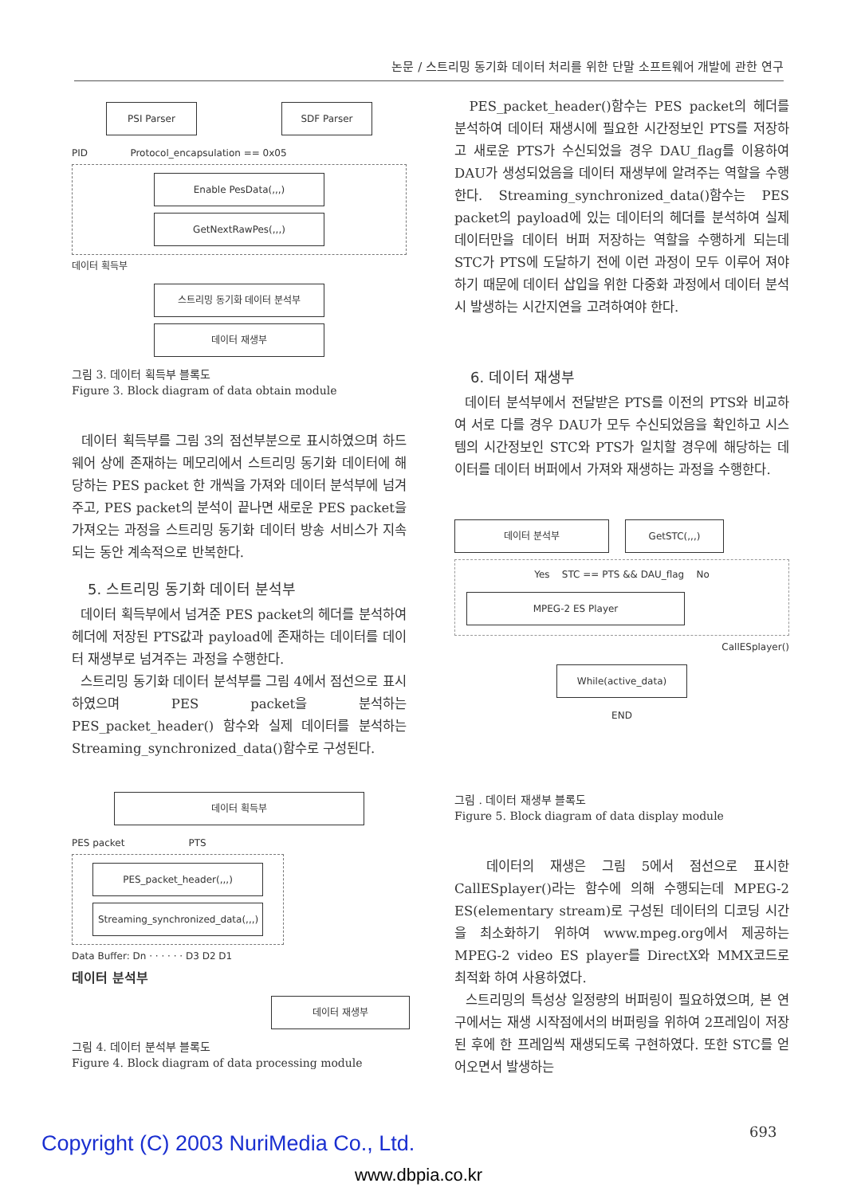논문 / 스트리밍 동기화 데이터 처리를 위한 단말 소프트웨어 개발에 관한 연구
PSI Parser SDF Parser
PID Protocol_encapsulation == 0x05
Enable PesData(,,,)
GetNextRawPes(,,,)
데이터 획득부
스트리밍 동기화 데이터 분석부
데이터 재생부
그림 3. 데이터 획득부 블록도
Figure 3. Block diagram of data obtain module
데이터 획득부를 그림 3의 점선부분으로 표시하였으며 하드웨어 상에 존재하는 메모리에서 스트리밍 동기화 데이터에 해당하는 PES packet 한 개씩을 가져와 데이터 분석부에 넘겨주고, PES packet의 분석이 끝나면 새로운 PES packet을 가져오는 과정을 스트리밍 동기화 데이터 방송 서비스가 지속되는 동안 계속적으로 반복한다.
5. 스트리밍 동기화 데이터 분석부
데이터 획득부에서 넘겨준 PES packet의 헤더를 분석하여 헤더에 저장된 PTS값과 payload에 존재하는 데이터를 데이터 재생부로 넘겨주는 과정을 수행한다.
스트리밍 동기화 데이터 분석부를 그림 4에서 점선으로 표시하였으며 PES packet을 분석하는 PES_packet_header() 함수와 실제 데이터를 분석하는 Streaming_synchronized_data()함수로 구성된다.
데이터 획득부
PES packet PTS
PES_packet_header(,,,)
Streaming_synchronized_data(,,,)
Data Buffer: Dn · · · · · · D3 D2 D1
데이터 분석부
데이터 재생부
그림 4. 데이터 분석부 블록도
Figure 4. Block diagram of data processing module
PES_packet_header()함수는 PES packet의 헤더를 분석하여 데이터 재생시에 필요한 시간정보인 PTS를 저장하고 새로운 PTS가 수신되었을 경우 DAU_flag를 이용하여 DAU가 생성되었음을 데이터 재생부에 알려주는 역할을 수행한다. Streaming_synchronized_data()함수는 PES packet의 payload에 있는 데이터의 헤더를 분석하여 실제 데이터만을 데이터 버퍼 저장하는 역할을 수행하게 되는데 STC가 PTS에 도달하기 전에 이런 과정이 모두 이루어 져야 하기 때문에 데이터 삽입을 위한 다중화 과정에서 데이터 분석시 발생하는 시간지연을 고려하여야 한다.
6. 데이터 재생부
데이터 분석부에서 전달받은 PTS를 이전의 PTS와 비교하여 서로 다를 경우 DAU가 모두 수신되었음을 확인하고 시스템의 시간정보인 STC와 PTS가 일치할 경우에 해당하는 데이터를 데이터 버퍼에서 가져와 재생하는 과정을 수행한다.
데이터 분석부 GetSTC(,,,)
Yes STC == PTS && DAU_flag No
MPEG-2 ES Player
CallESplayer()
While(active_data)
END
그림 . 데이터 재생부 블록도
Figure 5. Block diagram of data display module
데이터의 재생은 그림 5에서 점선으로 표시한 CallESplayer()라는 함수에 의해 수행되는데 MPEG-2 ES(elementary stream)로 구성된 데이터의 디코딩 시간을 최소화하기 위하여 www.mpeg.org에서 제공하는 MPEG-2 video ES player를 DirectX와 MMX코드로 최적화 하여 사용하였다.
스트리밍의 특성상 일정량의 버퍼링이 필요하였으며, 본 연구에서는 재생 시작점에서의 버퍼링을 위하여 2프레임이 저장된 후에 한 프레임씩 재생되도록 구현하였다. 또한 STC를 얻어오면서 발생하는
693
Copyright (C) 2003 NuriMedia Co., Ltd.
www.dbpia.co.kr